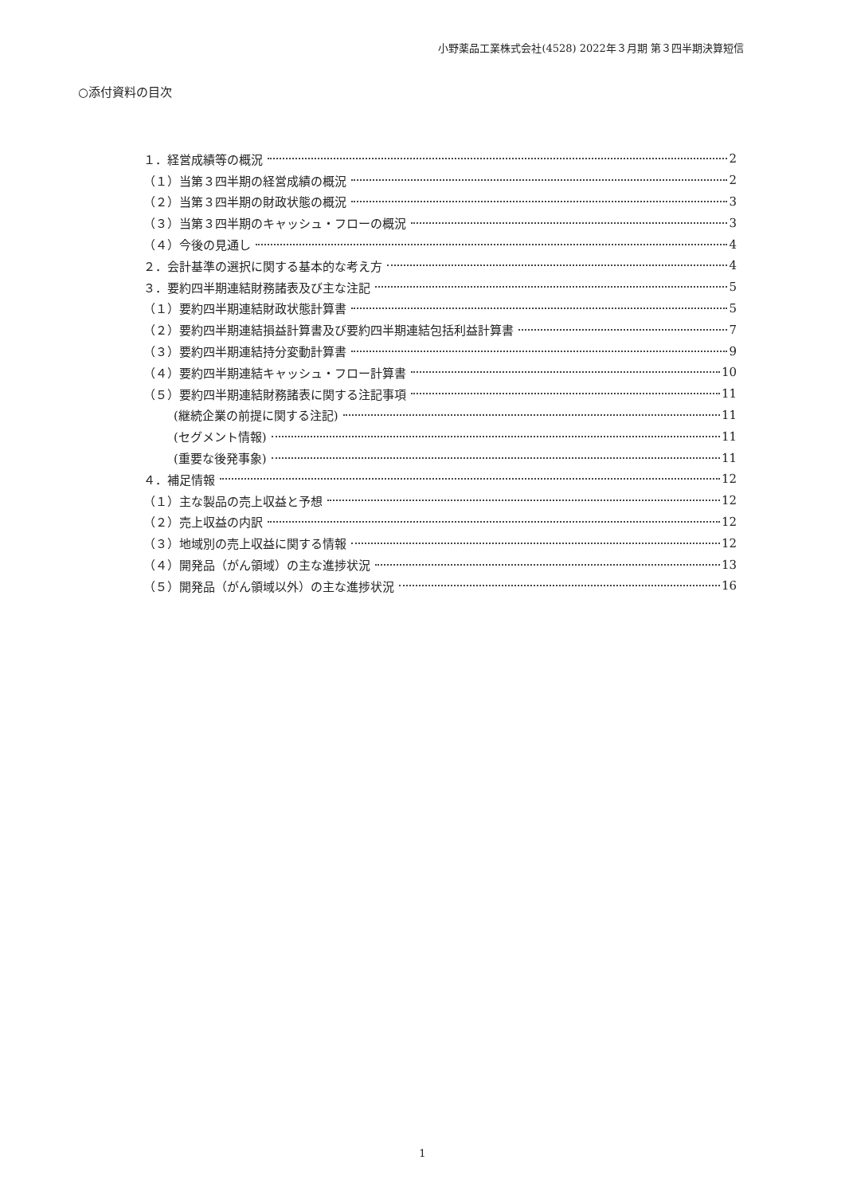小野薬品工業株式会社(4528) 2022年３月期 第３四半期決算短信
○添付資料の目次
１．経営成績等の概況 2
（１）当第３四半期の経営成績の概況 2
（２）当第３四半期の財政状態の概況 3
（３）当第３四半期のキャッシュ・フローの概況 3
（４）今後の見通し 4
２．会計基準の選択に関する基本的な考え方 4
３．要約四半期連結財務諸表及び主な注記 5
（１）要約四半期連結財政状態計算書 5
（２）要約四半期連結損益計算書及び要約四半期連結包括利益計算書 7
（３）要約四半期連結持分変動計算書 9
（４）要約四半期連結キャッシュ・フロー計算書 10
（５）要約四半期連結財務諸表に関する注記事項 11
(継続企業の前提に関する注記) 11
(セグメント情報) 11
(重要な後発事象) 11
４．補足情報 12
（１）主な製品の売上収益と予想 12
（２）売上収益の内訳 12
（３）地域別の売上収益に関する情報 12
（４）開発品（がん領域）の主な進捗状況 13
（５）開発品（がん領域以外）の主な進捗状況 16
1